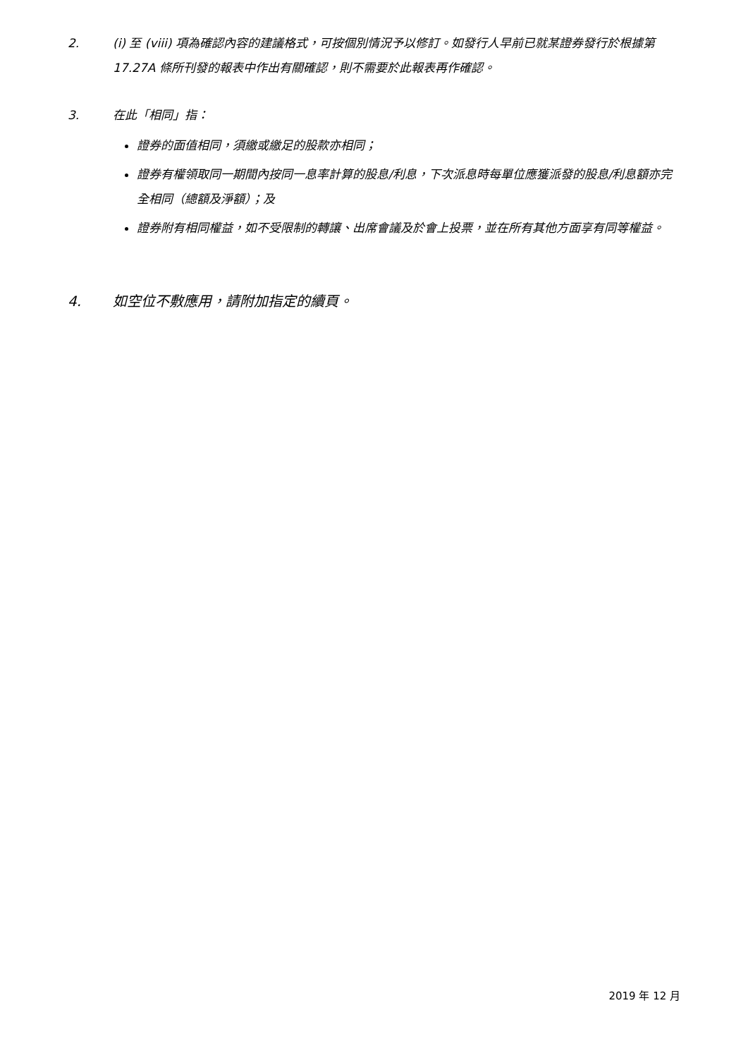2. (i) 至 (viii) 項為確認內容的建議格式，可按個別情況予以修訂。如發行人早前已就某證券發行於根據第 17.27A 條所刊發的報表中作出有關確認，則不需要於此報表再作確認。
3. 在此「相同」指：
證券的面值相同，須繳或繳足的股款亦相同；
證券有權領取同一期間內按同一息率計算的股息/利息，下次派息時每單位應獲派發的股息/利息額亦完全相同（總額及淨額）；及
證券附有相同權益，如不受限制的轉讓、出席會議及於會上投票，並在所有其他方面享有同等權益。
4. 如空位不敷應用，請附加指定的續頁。
2019 年 12 月